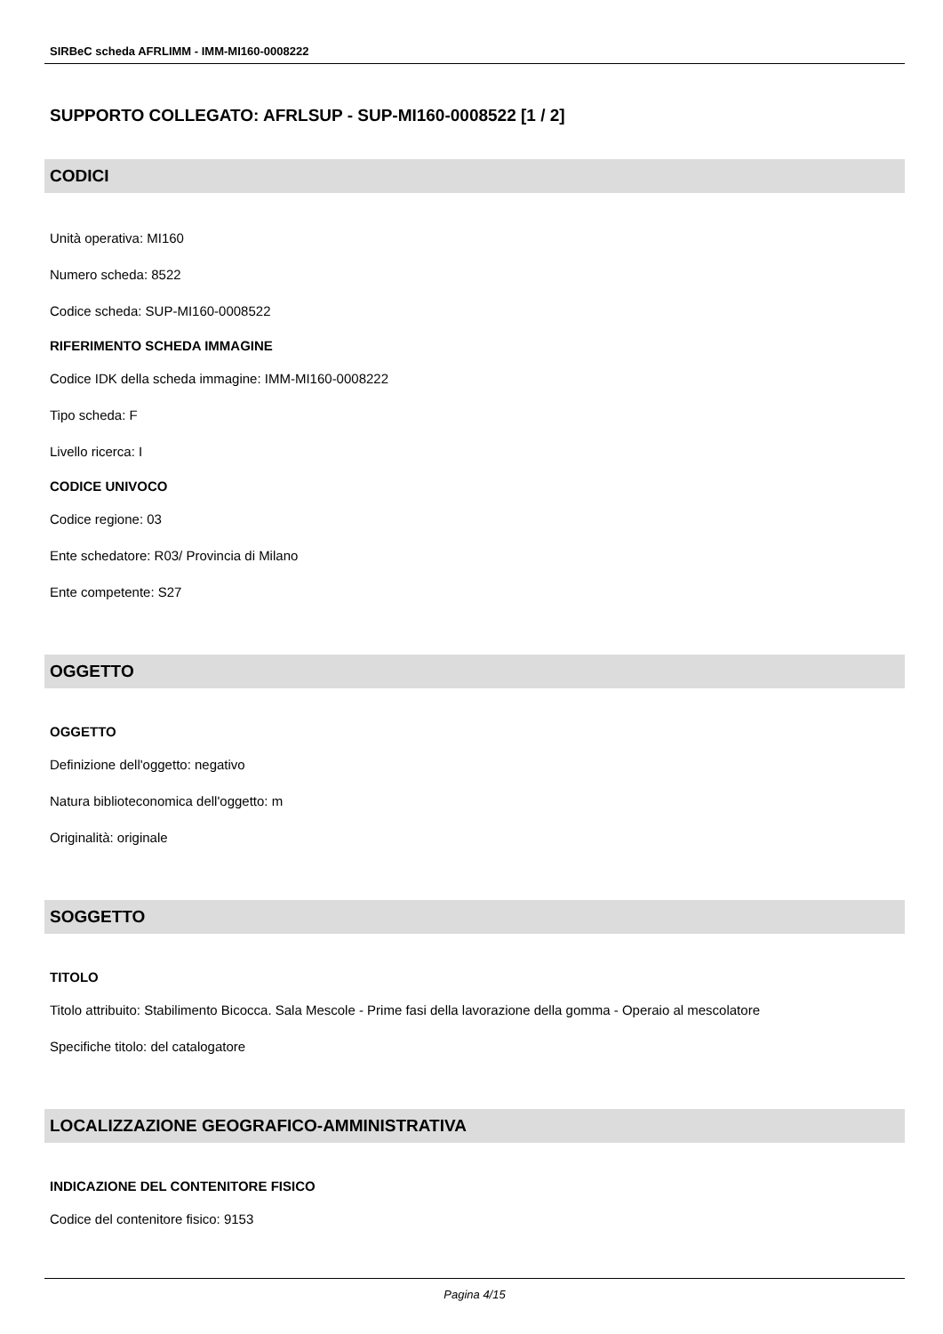SIRBeC scheda AFRLIMM - IMM-MI160-0008222
SUPPORTO COLLEGATO: AFRLSUP - SUP-MI160-0008522 [1 / 2]
CODICI
Unità operativa: MI160
Numero scheda: 8522
Codice scheda: SUP-MI160-0008522
RIFERIMENTO SCHEDA IMMAGINE
Codice IDK della scheda immagine: IMM-MI160-0008222
Tipo scheda: F
Livello ricerca: I
CODICE UNIVOCO
Codice regione: 03
Ente schedatore: R03/ Provincia di Milano
Ente competente: S27
OGGETTO
OGGETTO
Definizione dell'oggetto: negativo
Natura biblioteconomica dell'oggetto: m
Originalità: originale
SOGGETTO
TITOLO
Titolo attribuito: Stabilimento Bicocca. Sala Mescole - Prime fasi della lavorazione della gomma - Operaio al mescolatore
Specifiche titolo: del catalogatore
LOCALIZZAZIONE GEOGRAFICO-AMMINISTRATIVA
INDICAZIONE DEL CONTENITORE FISICO
Codice del contenitore fisico: 9153
Pagina 4/15